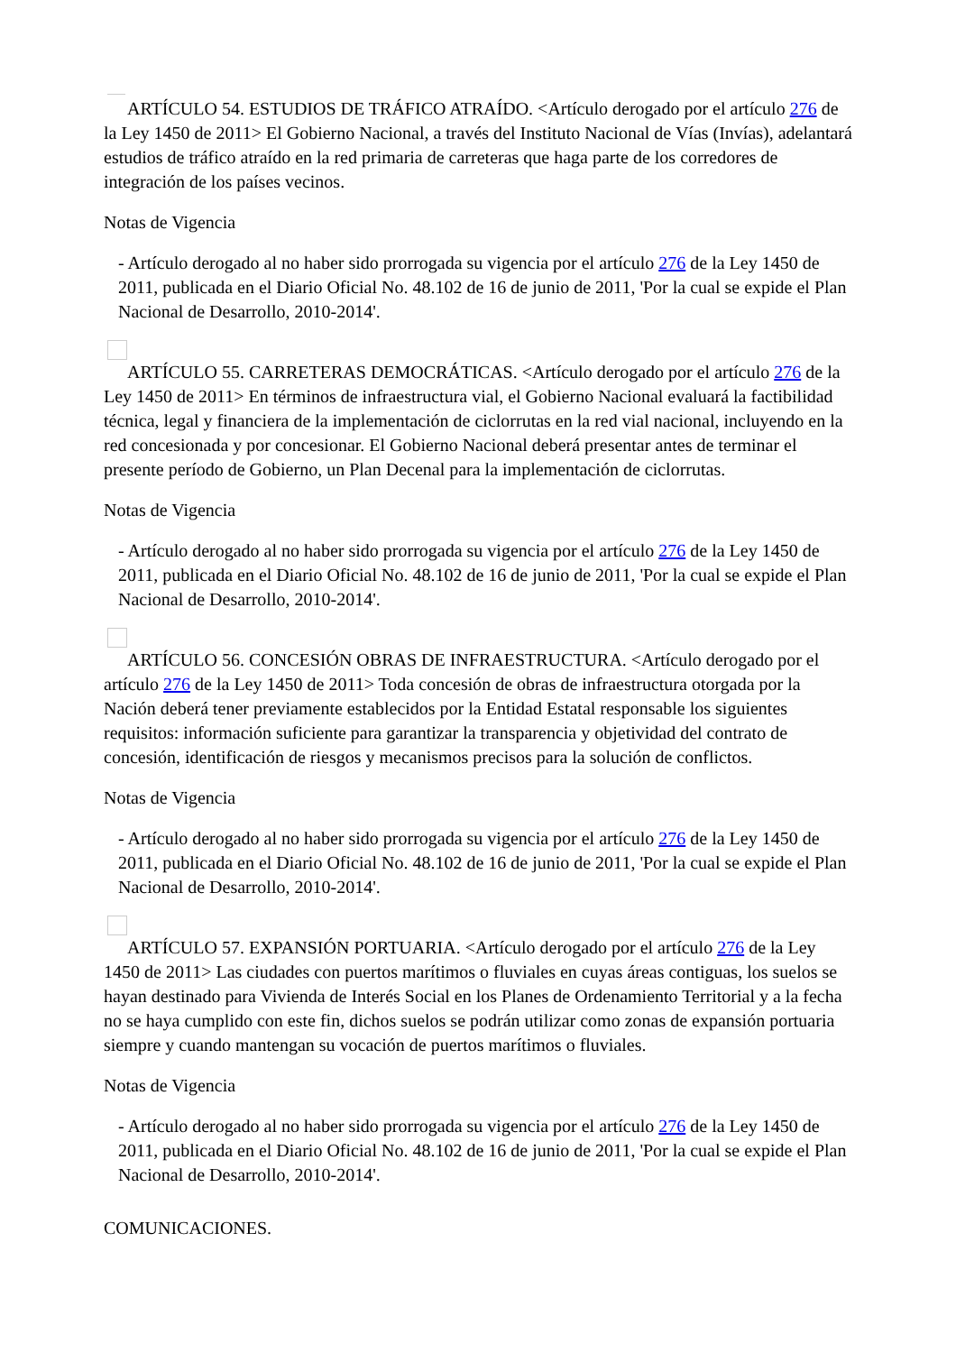ARTÍCULO 54. ESTUDIOS DE TRÁFICO ATRAÍDO. <Artículo derogado por el artículo 276 de la Ley 1450 de 2011> El Gobierno Nacional, a través del Instituto Nacional de Vías (Invías), adelantará estudios de tráfico atraído en la red primaria de carreteras que haga parte de los corredores de integración de los países vecinos.
Notas de Vigencia
- Artículo derogado al no haber sido prorrogada su vigencia por el artículo 276 de la Ley 1450 de 2011, publicada en el Diario Oficial No. 48.102 de 16 de junio de 2011, 'Por la cual se expide el Plan Nacional de Desarrollo, 2010-2014'.
ARTÍCULO 55. CARRETERAS DEMOCRÁTICAS. <Artículo derogado por el artículo 276 de la Ley 1450 de 2011> En términos de infraestructura vial, el Gobierno Nacional evaluará la factibilidad técnica, legal y financiera de la implementación de ciclorrutas en la red vial nacional, incluyendo en la red concesionada y por concesionar. El Gobierno Nacional deberá presentar antes de terminar el presente período de Gobierno, un Plan Decenal para la implementación de ciclorrutas.
Notas de Vigencia
- Artículo derogado al no haber sido prorrogada su vigencia por el artículo 276 de la Ley 1450 de 2011, publicada en el Diario Oficial No. 48.102 de 16 de junio de 2011, 'Por la cual se expide el Plan Nacional de Desarrollo, 2010-2014'.
ARTÍCULO 56. CONCESIÓN OBRAS DE INFRAESTRUCTURA. <Artículo derogado por el artículo 276 de la Ley 1450 de 2011> Toda concesión de obras de infraestructura otorgada por la Nación deberá tener previamente establecidos por la Entidad Estatal responsable los siguientes requisitos: información suficiente para garantizar la transparencia y objetividad del contrato de concesión, identificación de riesgos y mecanismos precisos para la solución de conflictos.
Notas de Vigencia
- Artículo derogado al no haber sido prorrogada su vigencia por el artículo 276 de la Ley 1450 de 2011, publicada en el Diario Oficial No. 48.102 de 16 de junio de 2011, 'Por la cual se expide el Plan Nacional de Desarrollo, 2010-2014'.
ARTÍCULO 57. EXPANSIÓN PORTUARIA. <Artículo derogado por el artículo 276 de la Ley 1450 de 2011> Las ciudades con puertos marítimos o fluviales en cuyas áreas contiguas, los suelos se hayan destinado para Vivienda de Interés Social en los Planes de Ordenamiento Territorial y a la fecha no se haya cumplido con este fin, dichos suelos se podrán utilizar como zonas de expansión portuaria siempre y cuando mantengan su vocación de puertos marítimos o fluviales.
Notas de Vigencia
- Artículo derogado al no haber sido prorrogada su vigencia por el artículo 276 de la Ley 1450 de 2011, publicada en el Diario Oficial No. 48.102 de 16 de junio de 2011, 'Por la cual se expide el Plan Nacional de Desarrollo, 2010-2014'.
COMUNICACIONES.